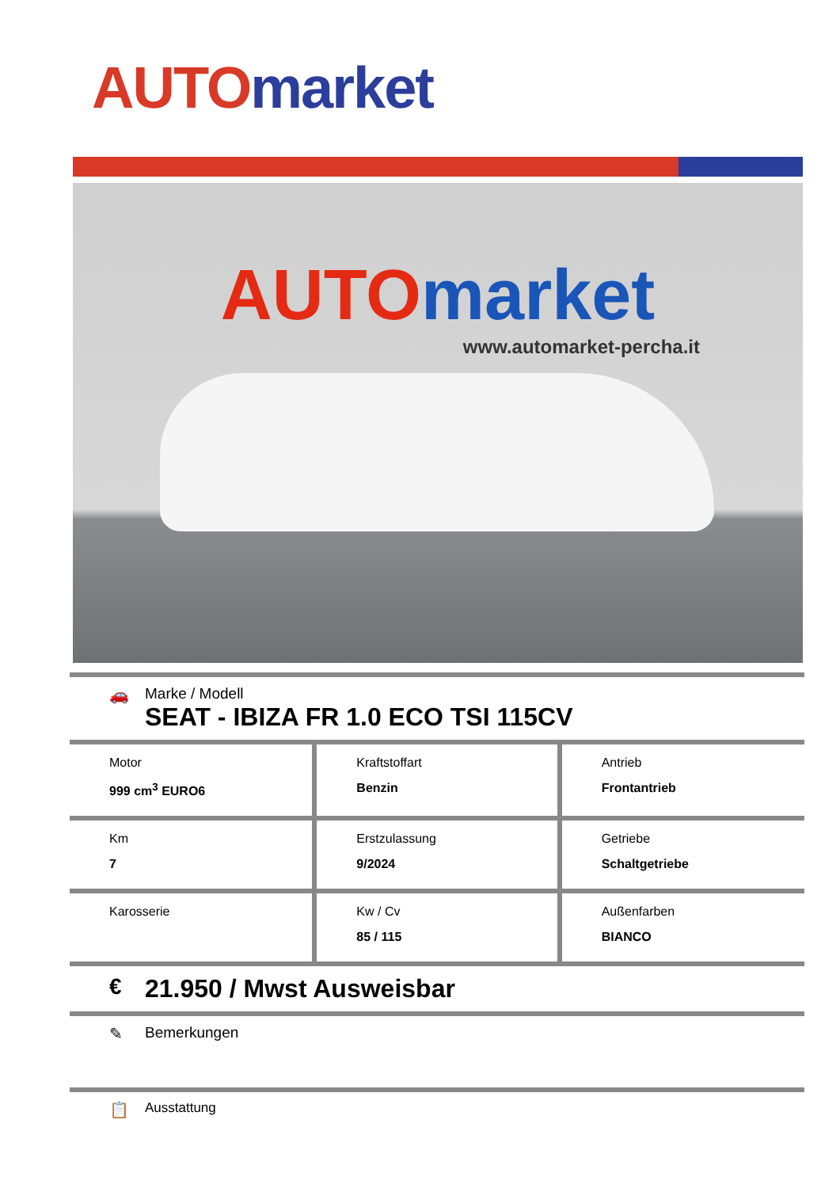AUTO market
AUTO market
www.automarket-percha.it
🚗 Marke / Modell
SEAT - IBIZA FR 1.0 ECO TSI 115CV
| Motor 999 cm<sup>3</sup> EURO6 | Kraftstoffart Benzin | Antrieb Frontantrieb |
| Km 7 | Erstzulassung 9/2024 | Getriebe Schaltgetriebe |
| Karosserie | Kw / Cv 85 / 115 | Außenfarben BIANCO |
€ 21.950 / Mwst Ausweisbar
✎ Bemerkungen
📋
Ausstattung